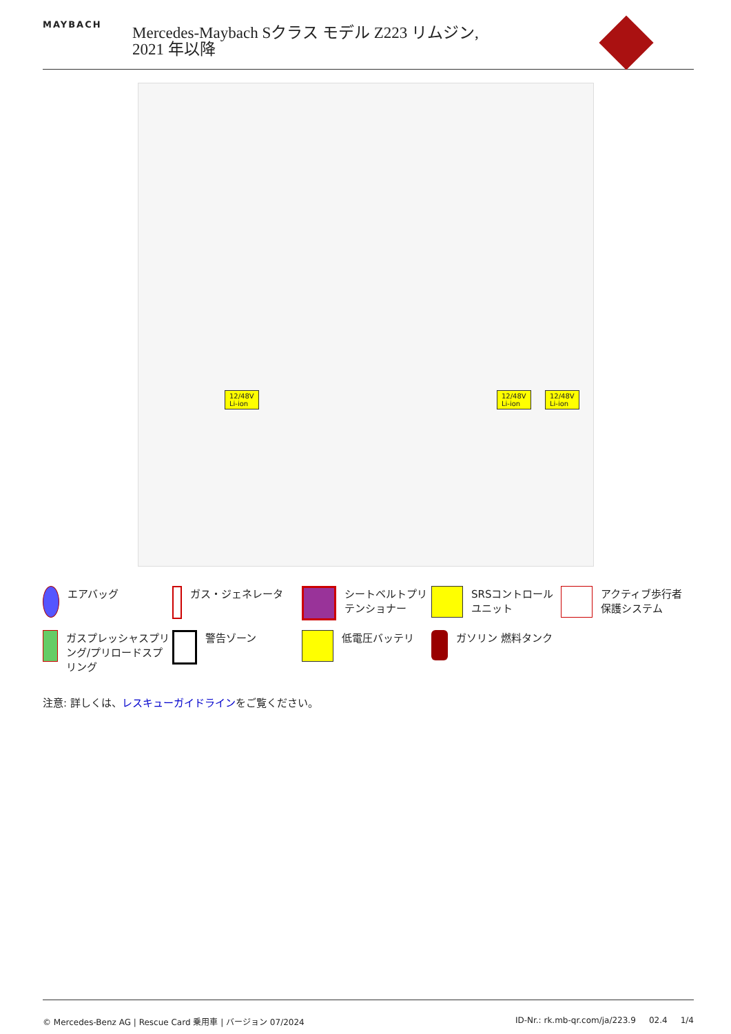MAYBACH
Mercedes-Maybach Sクラス モデル Z223 リムジン,
2021 年以降
12/48V
Li-ion
12/48V
Li-ion
12/48V
Li-ion
エアバッグ
ガス・ジェネレータ
シートベルトプリテンショナー
SRSコントロールユニット
アクティブ歩行者保護システム
ガスプレッシャスプリング/プリロードスプリング
警告ゾーン
低電圧バッテリ
ガソリン 燃料タンク
注意: 詳しくは、レスキューガイドラインをご覧ください。
© Mercedes-Benz AG | Rescue Card 乗用車 | バージョン 07/2024 ID-Nr.: rk.mb-qr.com/ja/223.9 02.4 1/4